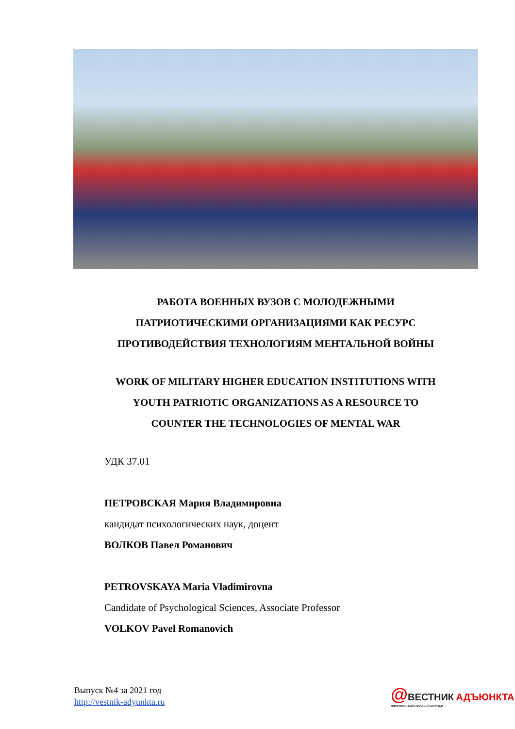РАБОТА ВОЕННЫХ ВУЗОВ С МОЛОДЕЖНЫМИ
ПАТРИОТИЧЕСКИМИ ОРГАНИЗАЦИЯМИ КАК РЕСУРС
ПРОТИВОДЕЙСТВИЯ ТЕХНОЛОГИЯМ МЕНТАЛЬНОЙ ВОЙНЫ
WORK OF MILITARY HIGHER EDUCATION INSTITUTIONS WITH
YOUTH PATRIOTIC ORGANIZATIONS AS A RESOURCE TO
COUNTER THE TECHNOLOGIES OF MENTAL WAR
УДК 37.01
ПЕТРОВСКАЯ Мария Владимировна
кандидат психологических наук, доцент
ВОЛКОВ Павел Романович
PETROVSKAYA Maria Vladimirovna
Candidate of Psychological Sciences, Associate Professor
VOLKOV Pavel Romanovich
Выпуск №4 за 2021 год
http://vestnik-adyunkta.ru
@ВЕСТНИК АДЪЮНКТА
ЭЛЕКТРОННЫЙ НАУЧНЫЙ ЖУРНАЛ